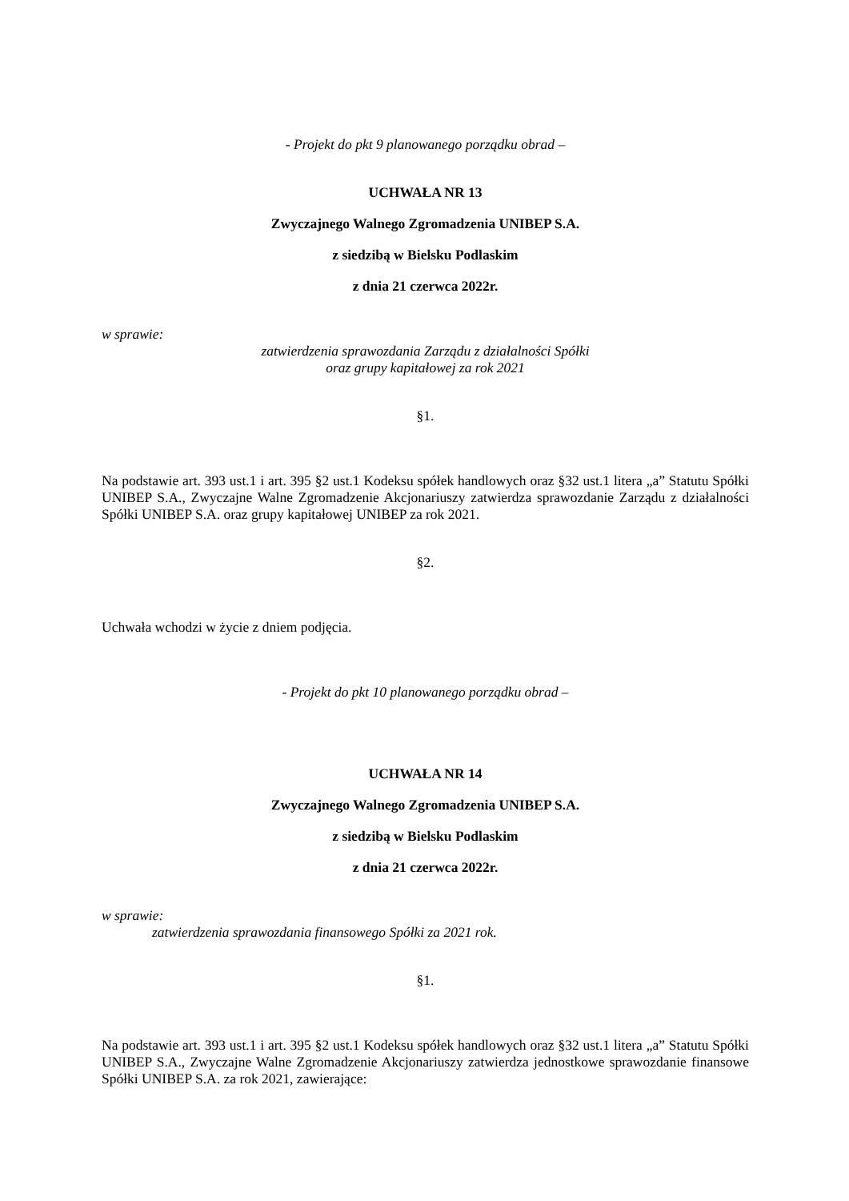- Projekt do pkt 9 planowanego porządku obrad –
UCHWAŁA NR 13
Zwyczajnego Walnego Zgromadzenia UNIBEP S.A.
z siedzibą w Bielsku Podlaskim
z dnia 21 czerwca 2022r.
w sprawie:
zatwierdzenia sprawozdania Zarządu z działalności Spółki
oraz grupy kapitałowej za rok 2021
§1.
Na podstawie art. 393 ust.1 i art. 395 §2 ust.1 Kodeksu spółek handlowych oraz §32 ust.1 litera „a” Statutu Spółki UNIBEP S.A., Zwyczajne Walne Zgromadzenie Akcjonariuszy zatwierdza sprawozdanie Zarządu z działalności Spółki UNIBEP S.A. oraz grupy kapitałowej UNIBEP za rok 2021.
§2.
Uchwała wchodzi w życie z dniem podjęcia.
- Projekt do pkt 10 planowanego porządku obrad –
UCHWAŁA NR 14
Zwyczajnego Walnego Zgromadzenia UNIBEP S.A.
z siedzibą w Bielsku Podlaskim
z dnia 21 czerwca 2022r.
w sprawie:
zatwierdzenia sprawozdania finansowego Spółki za 2021 rok.
§1.
Na podstawie art. 393 ust.1 i art. 395 §2 ust.1 Kodeksu spółek handlowych oraz §32 ust.1 litera „a” Statutu Spółki UNIBEP S.A., Zwyczajne Walne Zgromadzenie Akcjonariuszy zatwierdza jednostkowe sprawozdanie finansowe Spółki UNIBEP S.A. za rok 2021, zawierające: